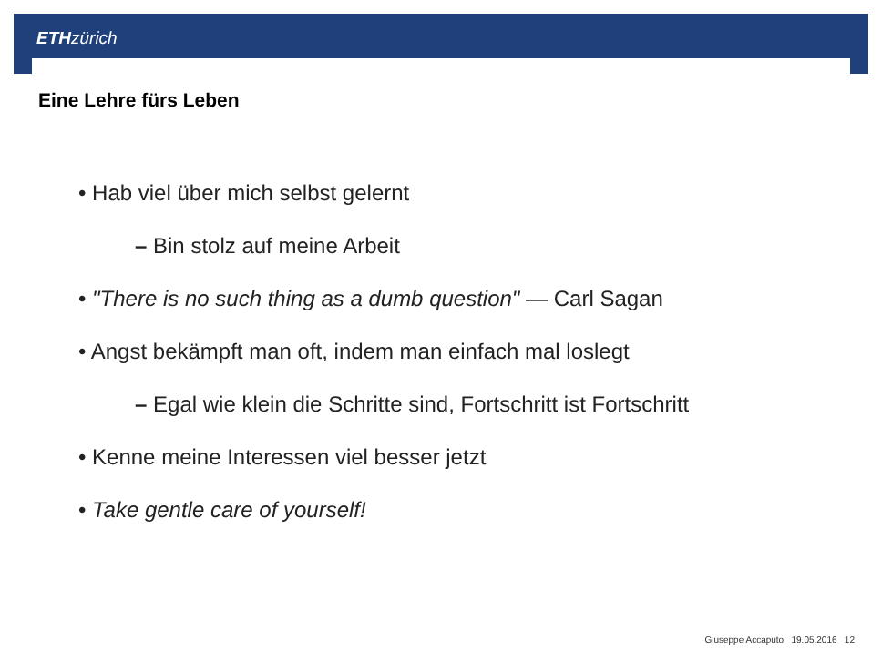ETH zürich
Eine Lehre fürs Leben
• Hab viel über mich selbst gelernt
– Bin stolz auf meine Arbeit
• "There is no such thing as a dumb question" — Carl Sagan
• Angst bekämpft man oft, indem man einfach mal loslegt
– Egal wie klein die Schritte sind, Fortschritt ist Fortschritt
• Kenne meine Interessen viel besser jetzt
• Take gentle care of yourself!
Giuseppe Accaputo 19.05.2016 12